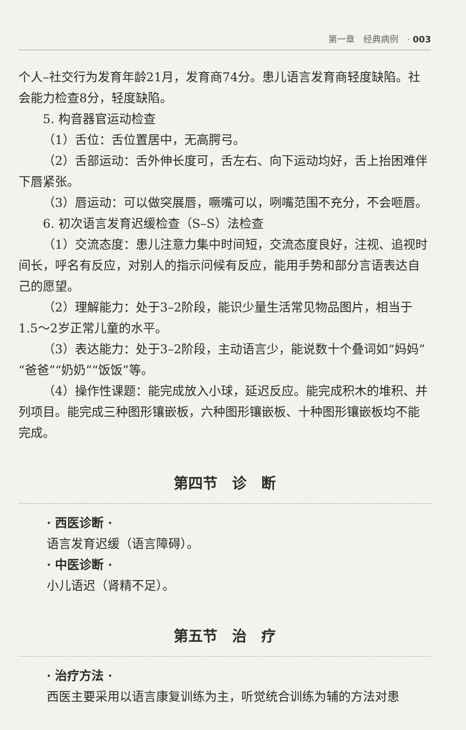第一章　经典病例　· 003
个人–社交行为发育年龄21月，发育商74分。患儿语言发育商轻度缺陷。社会能力检查8分，轻度缺陷。
5. 构音器官运动检查
（1）舌位：舌位置居中，无高腭弓。
（2）舌部运动：舌外伸长度可，舌左右、向下运动均好，舌上抬困难伴下唇紧张。
（3）唇运动：可以做突展唇，噘嘴可以，咧嘴范围不充分，不会咂唇。
6. 初次语言发育迟缓检查（S–S）法检查
（1）交流态度：患儿注意力集中时间短，交流态度良好，注视、追视时间长，呼名有反应，对别人的指示问候有反应，能用手势和部分言语表达自己的愿望。
（2）理解能力：处于3–2阶段，能识少量生活常见物品图片，相当于1.5～2岁正常儿童的水平。
（3）表达能力：处于3–2阶段，主动语言少，能说数十个叠词如“妈妈”“爸爸”“奶奶”“饭饭”等。
（4）操作性课题：能完成放入小球，延迟反应。能完成积木的堆积、并列项目。能完成三种图形镶嵌板，六种图形镶嵌板、十种图形镶嵌板均不能完成。
第四节　诊　断
· 西医诊断 ·
语言发育迟缓（语言障碍）。
· 中医诊断 ·
小儿语迟（肾精不足）。
第五节　治　疗
· 治疗方法 ·
西医主要采用以语言康复训练为主，听觉统合训练为辅的方法对患